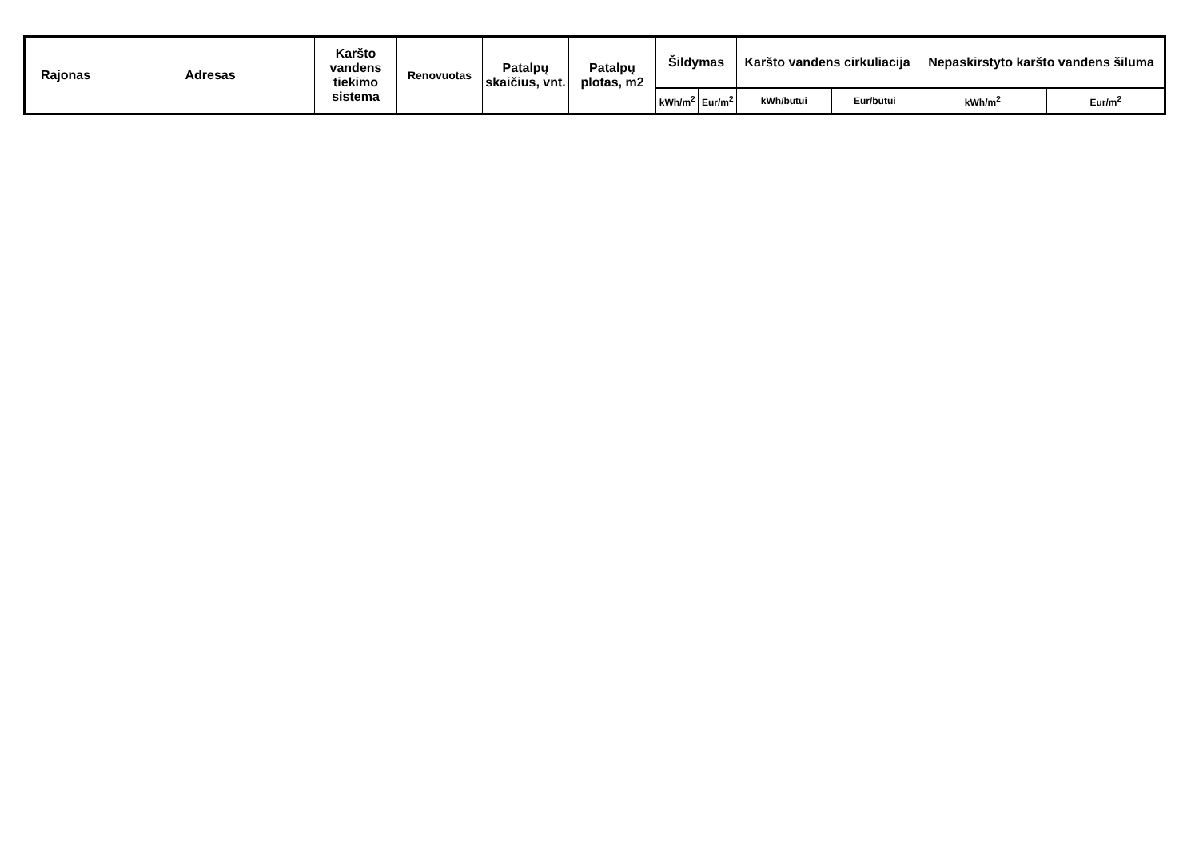| Rajonas | Adresas | Karšto vandens tiekimo sistema | Renovuotas | Patalpų skaičius, vnt. | Patalpų plotas, m2 | Šildymas | | Karšto vandens cirkuliacija | | Nepaskirstyto karšto vandens šiluma | |
| --- | --- | --- | --- | --- | --- | --- | --- | --- | --- | --- | --- |
| | | | | | | kWh/m<sup>2</sup> | Eur/m<sup>2</sup> | kWh/butui | Eur/butui | kWh/m<sup>2</sup> | Eur/m<sup>2</sup> |